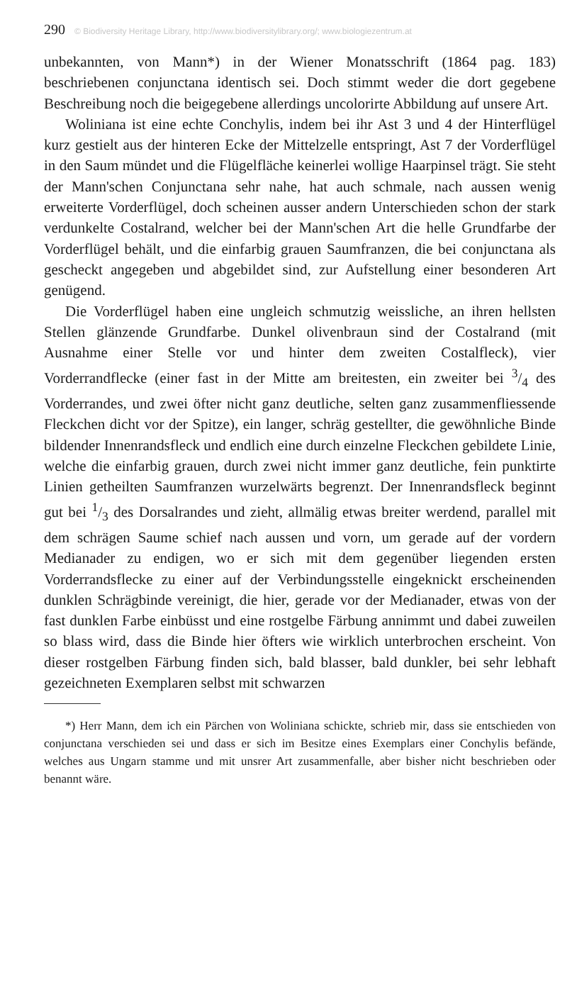290 © Biodiversity Heritage Library, http://www.biodiversitylibrary.org/; www.biologiezentrum.at
unbekannten, von Mann*) in der Wiener Monatsschrift (1864 pag. 183) beschriebenen conjunctana identisch sei. Doch stimmt weder die dort gegebene Beschreibung noch die beigegebene allerdings uncolorirte Abbildung auf unsere Art.
Woliniana ist eine echte Conchylis, indem bei ihr Ast 3 und 4 der Hinterflügel kurz gestielt aus der hinteren Ecke der Mittelzelle entspringt, Ast 7 der Vorderflügel in den Saum mündet und die Flügelfläche keinerlei wollige Haarpinsel trägt. Sie steht der Mann'schen Conjunctana sehr nahe, hat auch schmale, nach aussen wenig erweiterte Vorderflügel, doch scheinen ausser andern Unterschieden schon der stark verdunkelte Costalrand, welcher bei der Mann'schen Art die helle Grundfarbe der Vorderflügel behält, und die einfarbig grauen Saumfranzen, die bei conjunctana als gescheckt angegeben und abgebildet sind, zur Aufstellung einer besonderen Art genügend.
Die Vorderflügel haben eine ungleich schmutzig weissliche, an ihren hellsten Stellen glänzende Grundfarbe. Dunkel olivenbraun sind der Costalrand (mit Ausnahme einer Stelle vor und hinter dem zweiten Costalfleck), vier Vorderrandflecke (einer fast in der Mitte am breitesten, ein zweiter bei 3/4 des Vorderrandes, und zwei öfter nicht ganz deutliche, selten ganz zusammenfliessende Fleckchen dicht vor der Spitze), ein langer, schräg gestellter, die gewöhnliche Binde bildender Innenrandsfleck und endlich eine durch einzelne Fleckchen gebildete Linie, welche die einfarbig grauen, durch zwei nicht immer ganz deutliche, fein punktirte Linien getheilten Saumfranzen wurzelwärts begrenzt. Der Innenrandsfleck beginnt gut bei 1/3 des Dorsalrandes und zieht, allmälig etwas breiter werdend, parallel mit dem schrägen Saume schief nach aussen und vorn, um gerade auf der vordern Medianader zu endigen, wo er sich mit dem gegenüber liegenden ersten Vorderrandsflecke zu einer auf der Verbindungsstelle eingeknickt erscheinenden dunklen Schrägbinde vereinigt, die hier, gerade vor der Medianader, etwas von der fast dunklen Farbe einbüsst und eine rostgelbe Färbung annimmt und dabei zuweilen so blass wird, dass die Binde hier öfters wie wirklich unterbrochen erscheint. Von dieser rostgelben Färbung finden sich, bald blasser, bald dunkler, bei sehr lebhaft gezeichneten Exemplaren selbst mit schwarzen
*) Herr Mann, dem ich ein Pärchen von Woliniana schickte, schrieb mir, dass sie entschieden von conjunctana verschieden sei und dass er sich im Besitze eines Exemplars einer Conchylis befände, welches aus Ungarn stamme und mit unsrer Art zusammenfalle, aber bisher nicht beschrieben oder benannt wäre.